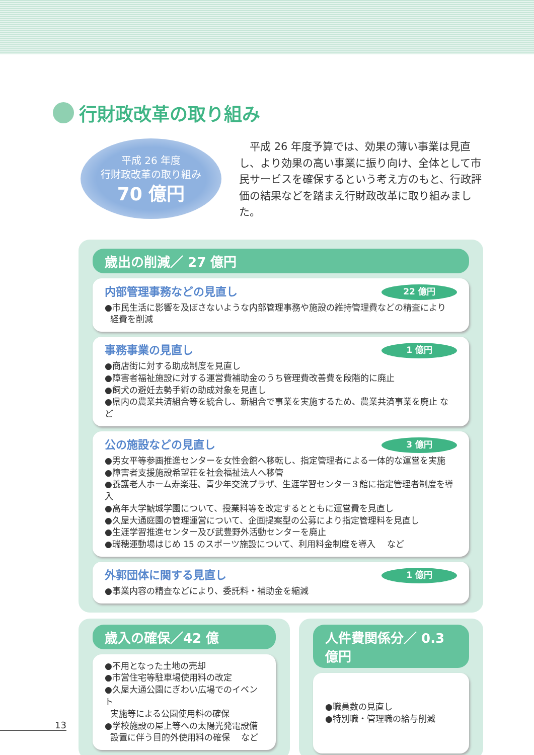行財政改革の取り組み
平成 26 年度
行財政改革の取り組み
70 億円
平成 26 年度予算では、効果の薄い事業は見直し、より効果の高い事業に振り向け、全体として市民サービスを確保するという考え方のもと、行政評価の結果などを踏まえ行財政改革に取り組みました。
歳出の削減／ 27 億円
内部管理事務などの見直し 22 億円
●市民生活に影響を及ぼさないような内部管理事務や施設の維持管理費などの精査により
経費を削減
事務事業の見直し 1 億円
●商店街に対する助成制度を見直し
●障害者福祉施設に対する運営費補助金のうち管理費改善費を段階的に廃止
●飼犬の避妊去勢手術の助成対象を見直し
●県内の農業共済組合等を統合し、新組合で事業を実施するため、農業共済事業を廃止 など
公の施設などの見直し 3 億円
●男女平等参画推進センターを女性会館へ移転し、指定管理者による一体的な運営を実施
●障害者支援施設希望荘を社会福祉法人へ移管
●養護老人ホーム寿楽荘、青少年交流プラザ、生涯学習センター３館に指定管理者制度を導入
●高年大学鯱城学園について、授業料等を改定するとともに運営費を見直し
●久屋大通庭園の管理運営について、企画提案型の公募により指定管理料を見直し
●生涯学習推進センター及び武豊野外活動センターを廃止
●瑞穂運動場はじめ 15 のスポーツ施設について、利用料金制度を導入　 など
外郭団体に関する見直し 1 億円
●事業内容の精査などにより、委託料・補助金を縮減
歳入の確保／42 億
●不用となった土地の売却
●市営住宅等駐車場使用料の改定
●久屋大通公園にぎわい広場でのイベント
実施等による公園使用料の確保
●学校施設の屋上等への太陽光発電設備
設置に伴う目的外使用料の確保　 など
人件費関係分／ 0.3 億円
●職員数の見直し
●特別職・管理職の給与削減
13